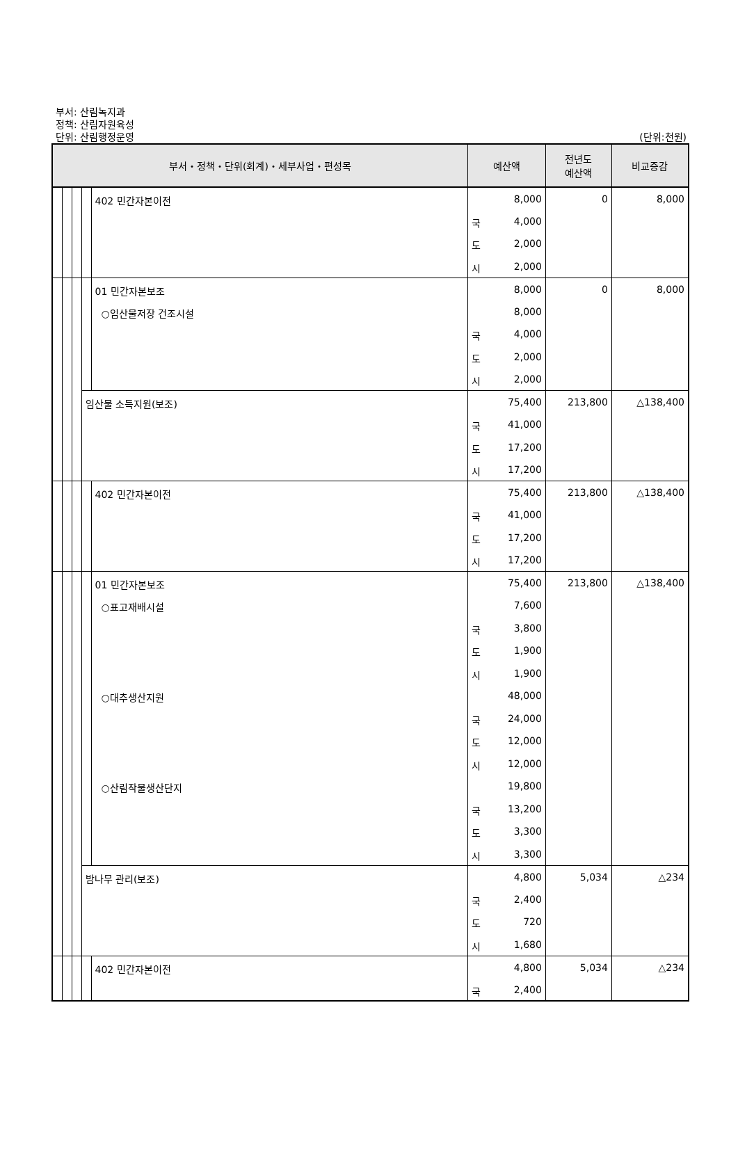부서: 산림녹지과
정책: 산림자원육성
단위: 산림행정운영
(단위:천원)
| 부서・정책・단위(회계)・세부사업・편성목 | | | | | 예산액 | | 전년도 예산액 | 비교증감 |
| --- | --- | --- | --- | --- | --- | --- | --- | --- |
| | | | | 402 민간자본이전 | | 8,000 | 0 | 8,000 |
| | | | | | 국 | 4,000 | | |
| | | | | | 도 | 2,000 | | |
| | | | | | 시 | 2,000 | | |
| | | | | 01 민간자본보조 | | 8,000 | 0 | 8,000 |
| | | | | ○임산물저장 건조시설 | | 8,000 | | |
| | | | | | 국 | 4,000 | | |
| | | | | | 도 | 2,000 | | |
| | | | | | 시 | 2,000 | | |
| | | | 임산물 소득지원(보조) | | | 75,400 | 213,800 | △138,400 |
| | | | | | 국 | 41,000 | | |
| | | | | | 도 | 17,200 | | |
| | | | | | 시 | 17,200 | | |
| | | | | 402 민간자본이전 | | 75,400 | 213,800 | △138,400 |
| | | | | | 국 | 41,000 | | |
| | | | | | 도 | 17,200 | | |
| | | | | | 시 | 17,200 | | |
| | | | | 01 민간자본보조 | | 75,400 | 213,800 | △138,400 |
| | | | | ○표고재배시설 | | 7,600 | | |
| | | | | | 국 | 3,800 | | |
| | | | | | 도 | 1,900 | | |
| | | | | | 시 | 1,900 | | |
| | | | | ○대추생산지원 | | 48,000 | | |
| | | | | | 국 | 24,000 | | |
| | | | | | 도 | 12,000 | | |
| | | | | | 시 | 12,000 | | |
| | | | | ○산림작물생산단지 | | 19,800 | | |
| | | | | | 국 | 13,200 | | |
| | | | | | 도 | 3,300 | | |
| | | | | | 시 | 3,300 | | |
| | | | 밤나무 관리(보조) | | | 4,800 | 5,034 | △234 |
| | | | | | 국 | 2,400 | | |
| | | | | | 도 | 720 | | |
| | | | | | 시 | 1,680 | | |
| | | | | 402 민간자본이전 | | 4,800 | 5,034 | △234 |
| | | | | | 국 | 2,400 | | |